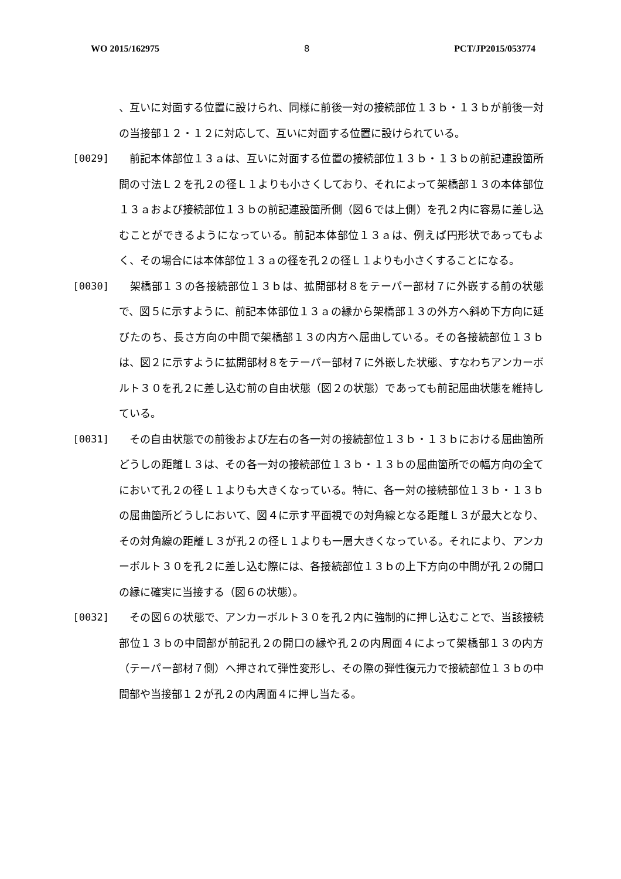WO 2015/162975 8 PCT/JP2015/053774
、互いに対面する位置に設けられ、同様に前後一対の接続部位１３ｂ・１３ｂが前後一対の当接部１２・１２に対応して、互いに対面する位置に設けられている。
[0029] 　前記本体部位１３ａは、互いに対面する位置の接続部位１３ｂ・１３ｂの前記連設箇所間の寸法Ｌ２を孔２の径Ｌ１よりも小さくしており、それによって架橋部１３の本体部位１３ａおよび接続部位１３ｂの前記連設箇所側（図６では上側）を孔２内に容易に差し込むことができるようになっている。前記本体部位１３ａは、例えば円形状であってもよく、その場合には本体部位１３ａの径を孔２の径Ｌ１よりも小さくすることになる。
[0030] 　架橋部１３の各接続部位１３ｂは、拡開部材８をテーパー部材７に外嵌する前の状態で、図５に示すように、前記本体部位１３ａの縁から架橋部１３の外方へ斜め下方向に延びたのち、長さ方向の中間で架橋部１３の内方へ屈曲している。その各接続部位１３ｂは、図２に示すように拡開部材８をテーパー部材７に外嵌した状態、すなわちアンカーボルト３０を孔２に差し込む前の自由状態（図２の状態）であっても前記屈曲状態を維持している。
[0031] 　その自由状態での前後および左右の各一対の接続部位１３ｂ・１３ｂにおける屈曲箇所どうしの距離Ｌ３は、その各一対の接続部位１３ｂ・１３ｂの屈曲箇所での幅方向の全てにおいて孔２の径Ｌ１よりも大きくなっている。特に、各一対の接続部位１３ｂ・１３ｂの屈曲箇所どうしにおいて、図４に示す平面視での対角線となる距離Ｌ３が最大となり、その対角線の距離Ｌ３が孔２の径Ｌ１よりも一層大きくなっている。それにより、アンカーボルト３０を孔２に差し込む際には、各接続部位１３ｂの上下方向の中間が孔２の開口の縁に確実に当接する（図６の状態）。
[0032] 　その図６の状態で、アンカーボルト３０を孔２内に強制的に押し込むことで、当該接続部位１３ｂの中間部が前記孔２の開口の縁や孔２の内周面４によって架橋部１３の内方（テーパー部材７側）へ押されて弾性変形し、その際の弾性復元力で接続部位１３ｂの中間部や当接部１２が孔２の内周面４に押し当たる。